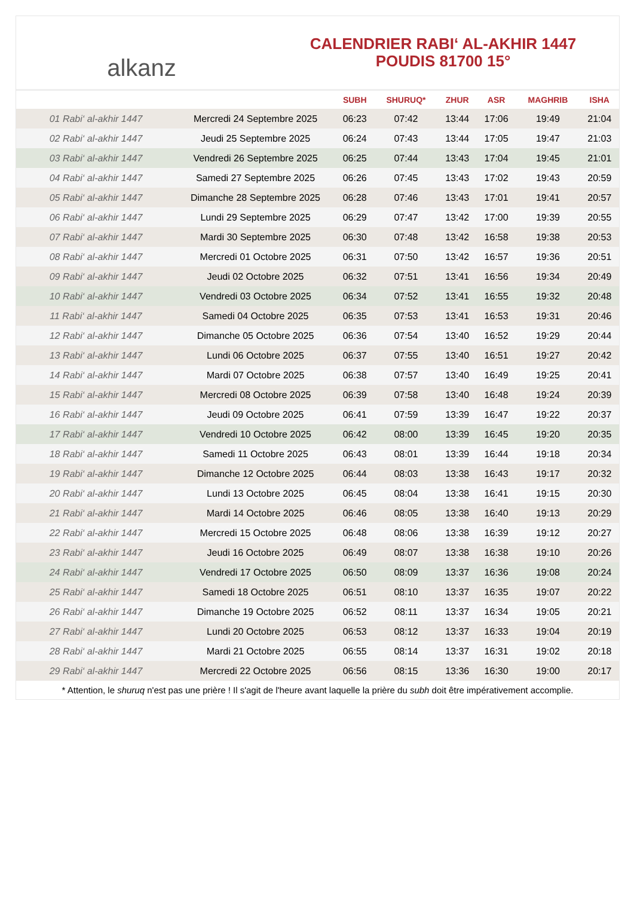alkanz
CALENDRIER RABI‘ AL-AKHIR 1447
POUDIS 81700 15°
| | | SUBH | SHURUQ* | ZHUR | ASR | MAGHRIB | ISHA |
| --- | --- | --- | --- | --- | --- | --- | --- |
| 01 Rabi‘ al-akhir 1447 | Mercredi 24 Septembre 2025 | 06:23 | 07:42 | 13:44 | 17:06 | 19:49 | 21:04 |
| 02 Rabi‘ al-akhir 1447 | Jeudi 25 Septembre 2025 | 06:24 | 07:43 | 13:44 | 17:05 | 19:47 | 21:03 |
| 03 Rabi‘ al-akhir 1447 | Vendredi 26 Septembre 2025 | 06:25 | 07:44 | 13:43 | 17:04 | 19:45 | 21:01 |
| 04 Rabi‘ al-akhir 1447 | Samedi 27 Septembre 2025 | 06:26 | 07:45 | 13:43 | 17:02 | 19:43 | 20:59 |
| 05 Rabi‘ al-akhir 1447 | Dimanche 28 Septembre 2025 | 06:28 | 07:46 | 13:43 | 17:01 | 19:41 | 20:57 |
| 06 Rabi‘ al-akhir 1447 | Lundi 29 Septembre 2025 | 06:29 | 07:47 | 13:42 | 17:00 | 19:39 | 20:55 |
| 07 Rabi‘ al-akhir 1447 | Mardi 30 Septembre 2025 | 06:30 | 07:48 | 13:42 | 16:58 | 19:38 | 20:53 |
| 08 Rabi‘ al-akhir 1447 | Mercredi 01 Octobre 2025 | 06:31 | 07:50 | 13:42 | 16:57 | 19:36 | 20:51 |
| 09 Rabi‘ al-akhir 1447 | Jeudi 02 Octobre 2025 | 06:32 | 07:51 | 13:41 | 16:56 | 19:34 | 20:49 |
| 10 Rabi‘ al-akhir 1447 | Vendredi 03 Octobre 2025 | 06:34 | 07:52 | 13:41 | 16:55 | 19:32 | 20:48 |
| 11 Rabi‘ al-akhir 1447 | Samedi 04 Octobre 2025 | 06:35 | 07:53 | 13:41 | 16:53 | 19:31 | 20:46 |
| 12 Rabi‘ al-akhir 1447 | Dimanche 05 Octobre 2025 | 06:36 | 07:54 | 13:40 | 16:52 | 19:29 | 20:44 |
| 13 Rabi‘ al-akhir 1447 | Lundi 06 Octobre 2025 | 06:37 | 07:55 | 13:40 | 16:51 | 19:27 | 20:42 |
| 14 Rabi‘ al-akhir 1447 | Mardi 07 Octobre 2025 | 06:38 | 07:57 | 13:40 | 16:49 | 19:25 | 20:41 |
| 15 Rabi‘ al-akhir 1447 | Mercredi 08 Octobre 2025 | 06:39 | 07:58 | 13:40 | 16:48 | 19:24 | 20:39 |
| 16 Rabi‘ al-akhir 1447 | Jeudi 09 Octobre 2025 | 06:41 | 07:59 | 13:39 | 16:47 | 19:22 | 20:37 |
| 17 Rabi‘ al-akhir 1447 | Vendredi 10 Octobre 2025 | 06:42 | 08:00 | 13:39 | 16:45 | 19:20 | 20:35 |
| 18 Rabi‘ al-akhir 1447 | Samedi 11 Octobre 2025 | 06:43 | 08:01 | 13:39 | 16:44 | 19:18 | 20:34 |
| 19 Rabi‘ al-akhir 1447 | Dimanche 12 Octobre 2025 | 06:44 | 08:03 | 13:38 | 16:43 | 19:17 | 20:32 |
| 20 Rabi‘ al-akhir 1447 | Lundi 13 Octobre 2025 | 06:45 | 08:04 | 13:38 | 16:41 | 19:15 | 20:30 |
| 21 Rabi‘ al-akhir 1447 | Mardi 14 Octobre 2025 | 06:46 | 08:05 | 13:38 | 16:40 | 19:13 | 20:29 |
| 22 Rabi‘ al-akhir 1447 | Mercredi 15 Octobre 2025 | 06:48 | 08:06 | 13:38 | 16:39 | 19:12 | 20:27 |
| 23 Rabi‘ al-akhir 1447 | Jeudi 16 Octobre 2025 | 06:49 | 08:07 | 13:38 | 16:38 | 19:10 | 20:26 |
| 24 Rabi‘ al-akhir 1447 | Vendredi 17 Octobre 2025 | 06:50 | 08:09 | 13:37 | 16:36 | 19:08 | 20:24 |
| 25 Rabi‘ al-akhir 1447 | Samedi 18 Octobre 2025 | 06:51 | 08:10 | 13:37 | 16:35 | 19:07 | 20:22 |
| 26 Rabi‘ al-akhir 1447 | Dimanche 19 Octobre 2025 | 06:52 | 08:11 | 13:37 | 16:34 | 19:05 | 20:21 |
| 27 Rabi‘ al-akhir 1447 | Lundi 20 Octobre 2025 | 06:53 | 08:12 | 13:37 | 16:33 | 19:04 | 20:19 |
| 28 Rabi‘ al-akhir 1447 | Mardi 21 Octobre 2025 | 06:55 | 08:14 | 13:37 | 16:31 | 19:02 | 20:18 |
| 29 Rabi‘ al-akhir 1447 | Mercredi 22 Octobre 2025 | 06:56 | 08:15 | 13:36 | 16:30 | 19:00 | 20:17 |
* Attention, le shuruq n'est pas une prière ! Il s'agit de l'heure avant laquelle la prière du subh doit être impérativement accomplie.